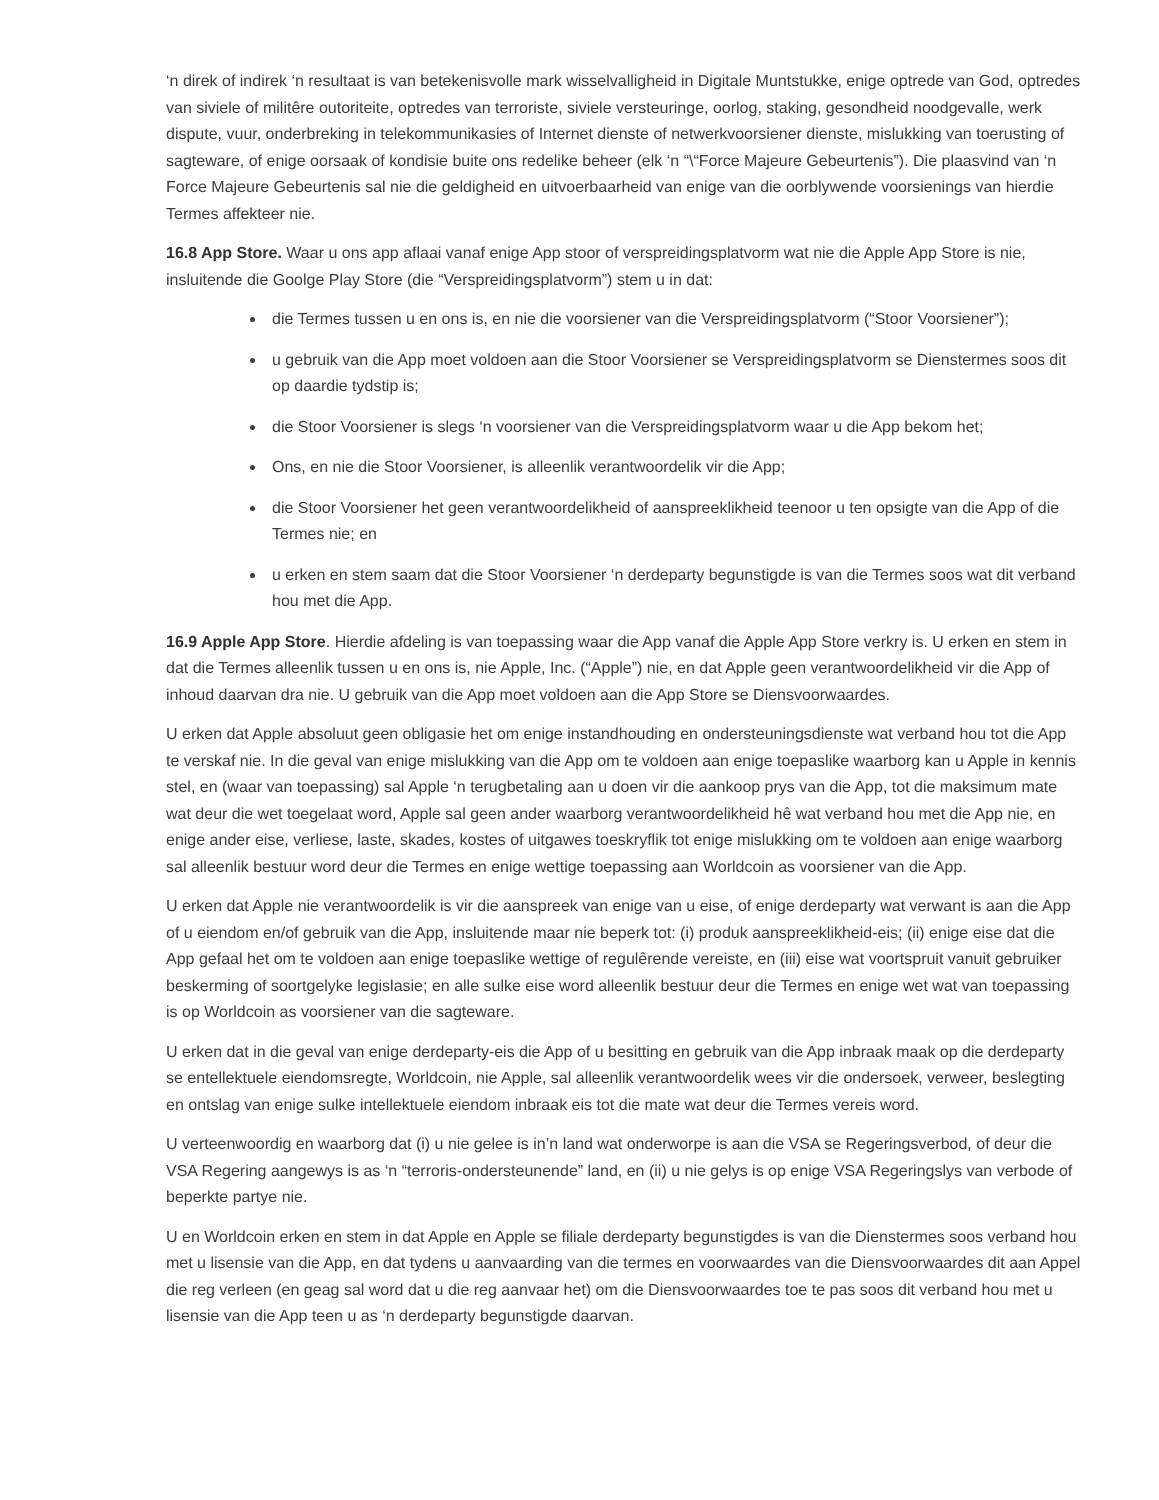‘n direk of indirek ‘n resultaat is van betekenisvolle mark wisselvalligheid in Digitale Muntstukke, enige optrede van God, optredes van siviele of militêre outoriteite, optredes van terroriste, siviele versteuringe, oorlog, staking, gesondheid noodgevalle, werk dispute, vuur, onderbreking in telekommunikasies of Internet dienste of netwerkvoorsiener dienste, mislukking van toerusting of sagteware, of enige oorsaak of kondisie buite ons redelike beheer (elk ‘n “\“Force Majeure Gebeurtenis”). Die plaasvind van ‘n Force Majeure Gebeurtenis sal nie die geldigheid en uitvoerbaarheid van enige van die oorblywende voorsienings van hierdie Termes affekteer nie.
16.8 App Store. Waar u ons app aflaai vanaf enige App stoor of verspreidingsplatvorm wat nie die Apple App Store is nie, insluitende die Goolge Play Store (die “Verspreidingsplatvorm”) stem u in dat:
die Termes tussen u en ons is, en nie die voorsiener van die Verspreidingsplatvorm (“Stoor Voorsiener”);
u gebruik van die App moet voldoen aan die Stoor Voorsiener se Verspreidingsplatvorm se Dienstermes soos dit op daardie tydstip is;
die Stoor Voorsiener is slegs ‘n voorsiener van die Verspreidingsplatvorm waar u die App bekom het;
Ons, en nie die Stoor Voorsiener, is alleenlik verantwoordelik vir die App;
die Stoor Voorsiener het geen verantwoordelikheid of aanspreeklikheid teenoor u ten opsigte van die App of die Termes nie; en
u erken en stem saam dat die Stoor Voorsiener ‘n derdeparty begunstigde is van die Termes soos wat dit verband hou met die App.
16.9 Apple App Store. Hierdie afdeling is van toepassing waar die App vanaf die Apple App Store verkry is. U erken en stem in dat die Termes alleenlik tussen u en ons is, nie Apple, Inc. (“Apple”) nie, en dat Apple geen verantwoordelikheid vir die App of inhoud daarvan dra nie. U gebruik van die App moet voldoen aan die App Store se Diensvoorwaardes.
U erken dat Apple absoluut geen obligasie het om enige instandhouding en ondersteuningsdienste wat verband hou tot die App te verskaf nie. In die geval van enige mislukking van die App om te voldoen aan enige toepaslike waarborg kan u Apple in kennis stel, en (waar van toepassing) sal Apple ‘n terugbetaling aan u doen vir die aankoop prys van die App, tot die maksimum mate wat deur die wet toegelaat word, Apple sal geen ander waarborg verantwoordelikheid hê wat verband hou met die App nie, en enige ander eise, verliese, laste, skades, kostes of uitgawes toeskryflik tot enige mislukking om te voldoen aan enige waarborg sal alleenlik bestuur word deur die Termes en enige wettige toepassing aan Worldcoin as voorsiener van die App.
U erken dat Apple nie verantwoordelik is vir die aanspreek van enige van u eise, of enige derdeparty wat verwant is aan die App of u eiendom en/of gebruik van die App, insluitende maar nie beperk tot: (i) produk aanspreeklikheid-eis; (ii) enige eise dat die App gefaal het om te voldoen aan enige toepaslike wettige of regulêrende vereiste, en (iii) eise wat voortspruit vanuit gebruiker beskerming of soortgelyke legislasie; en alle sulke eise word alleenlik bestuur deur die Termes en enige wet wat van toepassing is op Worldcoin as voorsiener van die sagteware.
U erken dat in die geval van enige derdeparty-eis die App of u besitting en gebruik van die App inbraak maak op die derdeparty se entellektuele eiendomsregte, Worldcoin, nie Apple, sal alleenlik verantwoordelik wees vir die ondersoek, verweer, beslegting en ontslag van enige sulke intellektuele eiendom inbraak eis tot die mate wat deur die Termes vereis word.
U verteenwoordig en waarborg dat (i) u nie gelee is in’n land wat onderworpe is aan die VSA se Regeringsverbod, of deur die VSA Regering aangewys is as ‘n “terroris-ondersteunende” land, en (ii) u nie gelys is op enige VSA Regeringslys van verbode of beperkte partye nie.
U en Worldcoin erken en stem in dat Apple en Apple se filiale derdeparty begunstigdes is van die Dienstermes soos verband hou met u lisensie van die App, en dat tydens u aanvaarding van die termes en voorwaardes van die Diensvoorwaardes dit aan Appel die reg verleen (en geag sal word dat u die reg aanvaar het) om die Diensvoorwaardes toe te pas soos dit verband hou met u lisensie van die App teen u as ‘n derdeparty begunstigde daarvan.